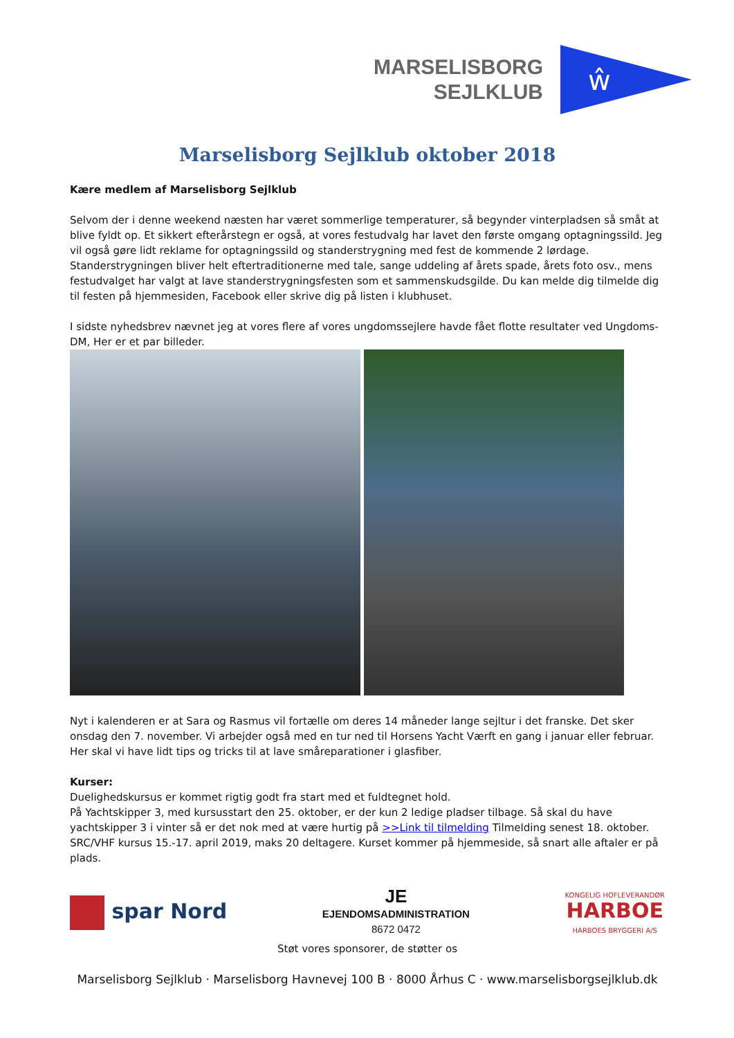MARSELISBORG
SEJLKLUB
ŵ
Marselisborg Sejlklub oktober 2018
Kære medlem af Marselisborg Sejlklub
Selvom der i denne weekend næsten har været sommerlige temperaturer, så begynder vinterpladsen så småt at blive fyldt op. Et sikkert efterårstegn er også, at vores festudvalg har lavet den første omgang optagningssild. Jeg vil også gøre lidt reklame for optagningssild og standerstrygning med fest de kommende 2 lørdage. Standerstrygningen bliver helt eftertraditionerne med tale, sange uddeling af årets spade, årets foto osv., mens festudvalget har valgt at lave standerstrygningsfesten som et sammenskudsgilde. Du kan melde dig tilmelde dig til festen på hjemmesiden, Facebook eller skrive dig på listen i klubhuset.
I sidste nyhedsbrev nævnet jeg at vores flere af vores ungdomssejlere havde fået flotte resultater ved Ungdoms-DM, Her er et par billeder.
Nyt i kalenderen er at Sara og Rasmus vil fortælle om deres 14 måneder lange sejltur i det franske. Det sker onsdag den 7. november. Vi arbejder også med en tur ned til Horsens Yacht Værft en gang i januar eller februar. Her skal vi have lidt tips og tricks til at lave småreparationer i glasfiber.
Kurser:
Duelighedskursus er kommet rigtig godt fra start med et fuldtegnet hold.
På Yachtskipper 3, med kursusstart den 25. oktober, er der kun 2 ledige pladser tilbage. Så skal du have yachtskipper 3 i vinter så er det nok med at være hurtig på >>Link til tilmelding Tilmelding senest 18. oktober.
SRC/VHF kursus 15.-17. april 2019, maks 20 deltagere. Kurset kommer på hjemmeside, så snart alle aftaler er på plads.
spar Nord
JE
EJENDOMSADMINISTRATION
8672 0472
KONGELIG HOFLEVERANDØR
HARBOE
HARBOES BRYGGERI A/S
Støt vores sponsorer, de støtter os
Marselisborg Sejlklub · Marselisborg Havnevej 100 B · 8000 Århus C · www.marselisborgsejlklub.dk